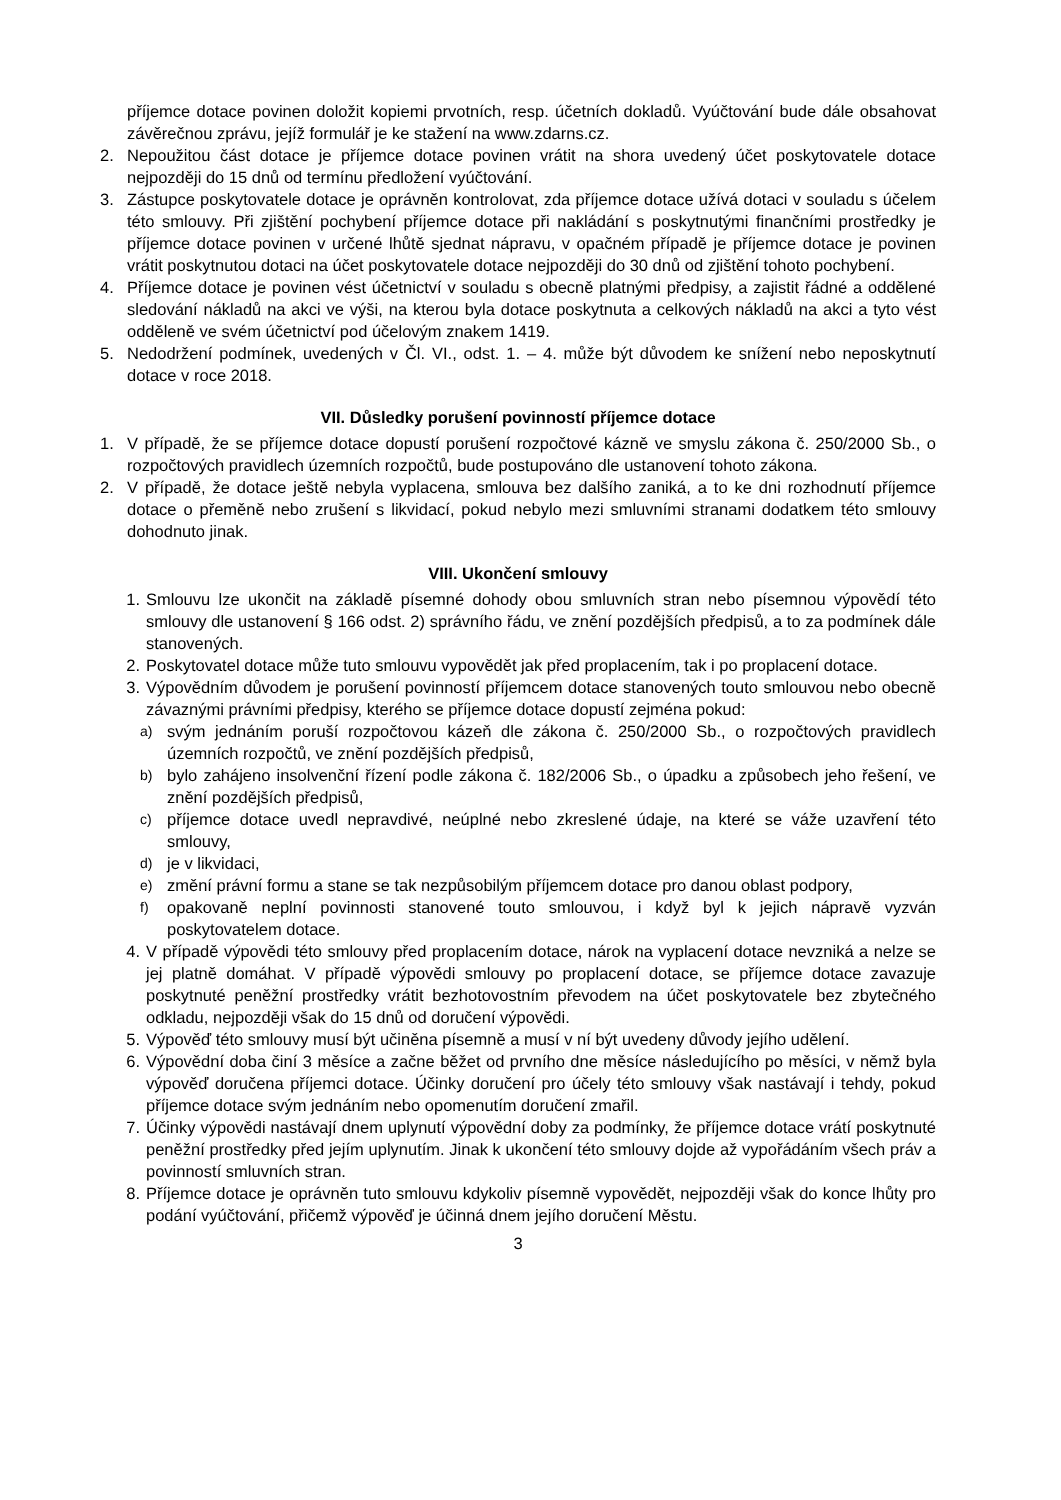příjemce dotace povinen doložit kopiemi prvotních, resp. účetních dokladů. Vyúčtování bude dále obsahovat závěrečnou zprávu, jejíž formulář je ke stažení na www.zdarns.cz.
2. Nepoužitou část dotace je příjemce dotace povinen vrátit na shora uvedený účet poskytovatele dotace nejpozději do 15 dnů od termínu předložení vyúčtování.
3. Zástupce poskytovatele dotace je oprávněn kontrolovat, zda příjemce dotace užívá dotaci v souladu s účelem této smlouvy. Při zjištění pochybení příjemce dotace při nakládání s poskytnutými finančními prostředky je příjemce dotace povinen v určené lhůtě sjednat nápravu, v opačném případě je příjemce dotace je povinen vrátit poskytnutou dotaci na účet poskytovatele dotace nejpozději do 30 dnů od zjištění tohoto pochybení.
4. Příjemce dotace je povinen vést účetnictví v souladu s obecně platnými předpisy, a zajistit řádné a oddělené sledování nákladů na akci ve výši, na kterou byla dotace poskytnuta a celkových nákladů na akci a tyto vést odděleně ve svém účetnictví pod účelovým znakem 1419.
5. Nedodržení podmínek, uvedených v Čl. VI., odst. 1. – 4. může být důvodem ke snížení nebo neposkytnutí dotace v roce 2018.
VII. Důsledky porušení povinností příjemce dotace
1. V případě, že se příjemce dotace dopustí porušení rozpočtové kázně ve smyslu zákona č. 250/2000 Sb., o rozpočtových pravidlech územních rozpočtů, bude postupováno dle ustanovení tohoto zákona.
2. V případě, že dotace ještě nebyla vyplacena, smlouva bez dalšího zaniká, a to ke dni rozhodnutí příjemce dotace o přeměně nebo zrušení s likvidací, pokud nebylo mezi smluvními stranami dodatkem této smlouvy dohodnuto jinak.
VIII. Ukončení smlouvy
1. Smlouvu lze ukončit na základě písemné dohody obou smluvních stran nebo písemnou výpovědí této smlouvy dle ustanovení § 166 odst. 2) správního řádu, ve znění pozdějších předpisů, a to za podmínek dále stanovených.
2. Poskytovatel dotace může tuto smlouvu vypovědět jak před proplacením, tak i po proplacení dotace.
3. Výpovědním důvodem je porušení povinností příjemcem dotace stanovených touto smlouvou nebo obecně závaznými právními předpisy, kterého se příjemce dotace dopustí zejména pokud:
a) svým jednáním poruší rozpočtovou kázeň dle zákona č. 250/2000 Sb., o rozpočtových pravidlech územních rozpočtů, ve znění pozdějších předpisů,
b) bylo zahájeno insolvenční řízení podle zákona č. 182/2006 Sb., o úpadku a způsobech jeho řešení, ve znění pozdějších předpisů,
c) příjemce dotace uvedl nepravdivé, neúplné nebo zkreslené údaje, na které se váže uzavření této smlouvy,
d) je v likvidaci,
e) změní právní formu a stane se tak nezpůsobilým příjemcem dotace pro danou oblast podpory,
f) opakovaně neplní povinnosti stanovené touto smlouvou, i když byl k jejich nápravě vyzván poskytovatelem dotace.
4. V případě výpovědi této smlouvy před proplacením dotace, nárok na vyplacení dotace nevzniká a nelze se jej platně domáhat. V případě výpovědi smlouvy po proplacení dotace, se příjemce dotace zavazuje poskytnuté peněžní prostředky vrátit bezhotovostním převodem na účet poskytovatele bez zbytečného odkladu, nejpozději však do 15 dnů od doručení výpovědi.
5. Výpověď této smlouvy musí být učiněna písemně a musí v ní být uvedeny důvody jejího udělení.
6. Výpovědní doba činí 3 měsíce a začne běžet od prvního dne měsíce následujícího po měsíci, v němž byla výpověď doručena příjemci dotace. Účinky doručení pro účely této smlouvy však nastávají i tehdy, pokud příjemce dotace svým jednáním nebo opomenutím doručení zmařil.
7. Účinky výpovědi nastávají dnem uplynutí výpovědní doby za podmínky, že příjemce dotace vrátí poskytnuté peněžní prostředky před jejím uplynutím. Jinak k ukončení této smlouvy dojde až vypořádáním všech práv a povinností smluvních stran.
8. Příjemce dotace je oprávněn tuto smlouvu kdykoliv písemně vypovědět, nejpozději však do konce lhůty pro podání vyúčtování, přičemž výpověď je účinná dnem jejího doručení Městu.
3